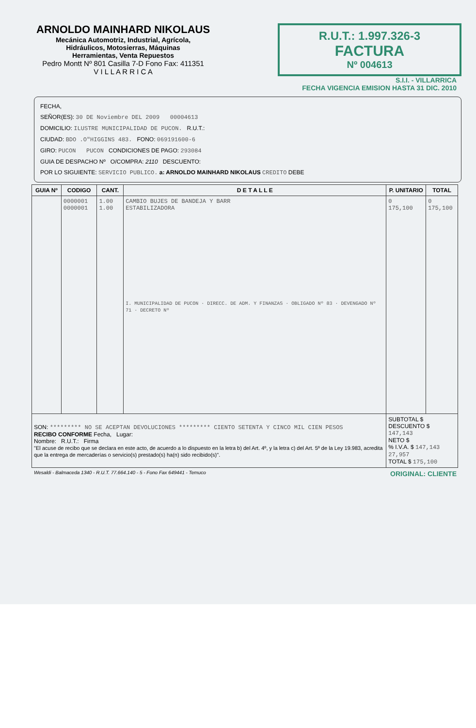ARNOLDO MAINHARD NIKOLAUS
Mecánica Automotriz, Industrial, Agrícola,
Hidráulicos, Motosierras, Máquinas
Herramientas, Venta Repuestos
Pedro Montt Nº 801 Casilla 7-D Fono Fax: 411351
V I L L A R R I C A
R.U.T.: 1.997.326-3
FACTURA
Nº 004613
S.I.I. - VILLARRICA
FECHA VIGENCIA EMISION HASTA 31 DIC. 2010
FECHA,
SEÑOR(ES): 30 DE Noviembre DEL 2009 00004613
DOMICILIO: ILUSTRE MUNICIPALIDAD DE PUCON. R.U.T.:
CIUDAD: BDO .O"HIGGINS 483. FONO: 069191600-6
GIRO: PUCON PUCON CONDICIONES DE PAGO: 293084
GUIA DE DESPACHO Nº O/COMPRA: 2110 DESCUENTO:
POR LO SIGUIENTE: SERVICIO PUBLICO. a: ARNOLDO MAINHARD NIKOLAUS CREDITO DEBE
| GUIA Nº | CODIGO | CANT. | D E T A L L E | P. UNITARIO | TOTAL |
| --- | --- | --- | --- | --- | --- |
| | 0000001 0000001 | 1.00 1.00 | CAMBIO BUJES DE BANDEJA Y BARR ESTABILIZADORA I. MUNICIPALIDAD DE PUCON · DIRECC. DE ADM. Y FINANZAS · OBLIGADO Nº 83 · DEVENGADO Nº 71 · DECRETO Nº | 0 175,100 | 0 175,100 |
| SON: ********* NO SE ACEPTAN DEVOLUCIONES ********* CIENTO SETENTA Y CINCO MIL CIEN PESOS RECIBO CONFORME Fecha, Lugar: Nombre: R.U.T.: Firma "El acuse de recibo que se declara en este acto, de acuerdo a lo dispuesto en la letra b) del Art. 4º, y la letra c) del Art. 5º de la Ley 19.983, acredita que la entrega de mercaderías o servicio(s) prestado(s) ha(n) sido recibido(s)". | | | | SUBTOTAL $ DESCUENTO $ 147,143 NETO $ % I.V.A. $ 147,143 27,957 TOTAL $ 175,100 | |
Wesaldi - Balmaceda 1340 - R.U.T. 77.664.140 - 5 - Fono Fax 649441 - Temuco ORIGINAL: CLIENTE